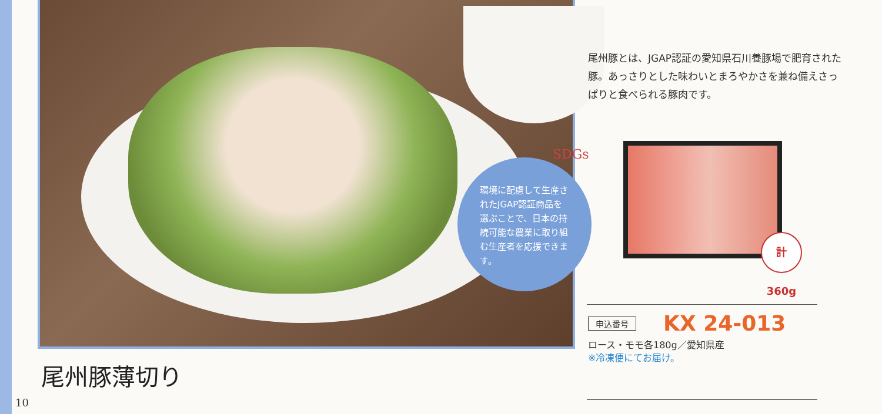SDGs
環境に配慮して生産されたJGAP認証商品を選ぶことで、日本の持続可能な農業に取り組む生産者を応援できます。
尾州豚とは、JGAP認証の愛知県石川養豚場で肥育された豚。あっさりとした味わいとまろやかさを兼ね備えさっぱりと食べられる豚肉です。
計360g
申込番号 KX 24-013
ロース・モモ各180g／愛知県産
※冷凍便にてお届け。
尾州豚薄切り
10